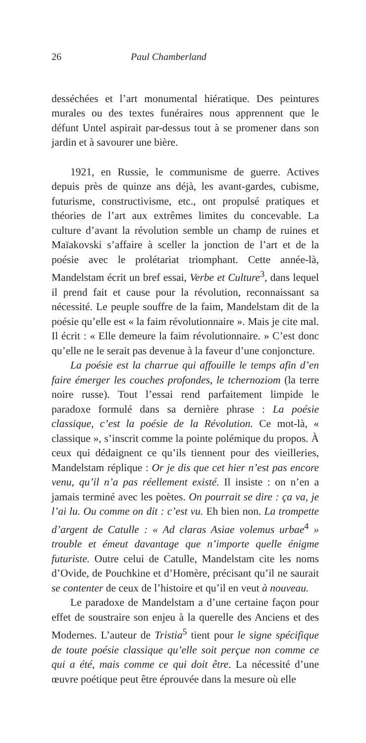26 Paul Chamberland
desséchées et l’art monumental hiératique. Des peintures murales ou des textes funéraires nous apprennent que le défunt Untel aspirait par-dessus tout à se promener dans son jardin et à savourer une bière.
1921, en Russie, le communisme de guerre. Actives depuis près de quinze ans déjà, les avant-gardes, cubisme, futurisme, constructivisme, etc., ont propulsé pratiques et théories de l’art aux extrêmes limites du concevable. La culture d’avant la révolution semble un champ de ruines et Maïakovski s’affaire à sceller la jonction de l’art et de la poésie avec le prolétariat triomphant. Cette année-là, Mandelstam écrit un bref essai, Verbe et Culture<sup>3</sup>, dans lequel il prend fait et cause pour la révolution, reconnaissant sa nécessité. Le peuple souffre de la faim, Mandelstam dit de la poésie qu’elle est « la faim révolutionnaire ». Mais je cite mal. Il écrit : « Elle demeure la faim révolutionnaire. » C’est donc qu’elle ne le serait pas devenue à la faveur d’une conjoncture.
La poésie est la charrue qui affouille le temps afin d’en faire émerger les couches profondes, le tchernoziom (la terre noire russe). Tout l’essai rend parfaitement limpide le paradoxe formulé dans sa dernière phrase : La poésie classique, c’est la poésie de la Révolution. Ce mot-là, « classique », s’inscrit comme la pointe polémique du propos. À ceux qui dédaignent ce qu’ils tiennent pour des vieilleries, Mandelstam réplique : Or je dis que cet hier n’est pas encore venu, qu’il n’a pas réellement existé. Il insiste : on n’en a jamais terminé avec les poètes. On pourrait se dire : ça va, je l’ai lu. Ou comme on dit : c’est vu. Eh bien non. La trompette d’argent de Catulle : « Ad claras Asiae volemus urbae<sup>4</sup> » trouble et émeut davantage que n’importe quelle énigme futuriste. Outre celui de Catulle, Mandelstam cite les noms d’Ovide, de Pouchkine et d’Homère, précisant qu’il ne saurait se contenter de ceux de l’histoire et qu’il en veut à nouveau.
Le paradoxe de Mandelstam a d’une certaine façon pour effet de soustraire son enjeu à la querelle des Anciens et des Modernes. L’auteur de Tristia<sup>5</sup> tient pour le signe spécifique de toute poésie classique qu’elle soit perçue non comme ce qui a été, mais comme ce qui doit être. La nécessité d’une œuvre poétique peut être éprouvée dans la mesure où elle